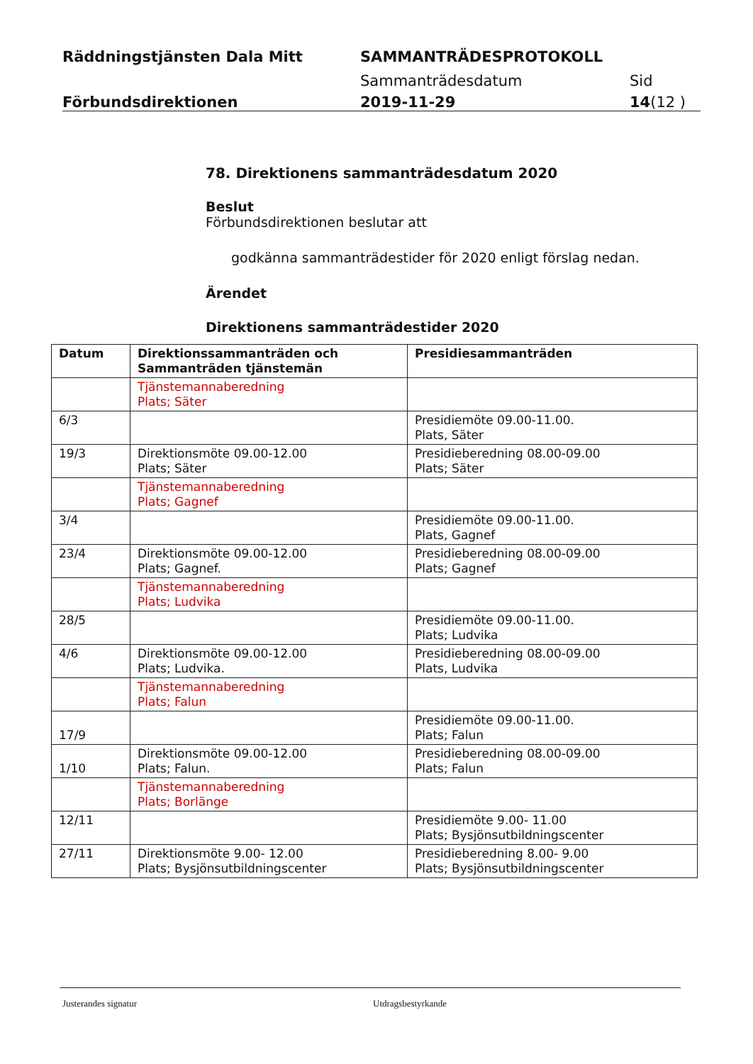Räddningstjänsten Dala Mitt SAMMANTRÄDESPROTOKOLL
Sammanträdesdatum Sid
Förbundsdirektionen 2019-11-29 14(12 )
78. Direktionens sammanträdesdatum 2020
Beslut
Förbundsdirektionen beslutar att
godkänna sammanträdestider för 2020 enligt förslag nedan.
Ärendet
Direktionens sammanträdestider 2020
| Datum | Direktionssammanträden och Sammanträden tjänstemän | Presidiesammanträden |
| --- | --- | --- |
| | Tjänstemannaberedning Plats; Säter | |
| 6/3 | | Presidiemöte 09.00-11.00. Plats, Säter |
| 19/3 | Direktionsmöte 09.00-12.00 Plats; Säter | Presidieberedning 08.00-09.00 Plats; Säter |
| | Tjänstemannaberedning Plats; Gagnef | |
| 3/4 | | Presidiemöte 09.00-11.00. Plats, Gagnef |
| 23/4 | Direktionsmöte 09.00-12.00 Plats; Gagnef. | Presidieberedning 08.00-09.00 Plats; Gagnef |
| | Tjänstemannaberedning Plats; Ludvika | |
| 28/5 | | Presidiemöte 09.00-11.00. Plats; Ludvika |
| 4/6 | Direktionsmöte 09.00-12.00 Plats; Ludvika. | Presidieberedning 08.00-09.00 Plats, Ludvika |
| | Tjänstemannaberedning Plats; Falun | |
| 17/9 | | Presidiemöte 09.00-11.00. Plats; Falun |
| 1/10 | Direktionsmöte 09.00-12.00 Plats; Falun. | Presidieberedning 08.00-09.00 Plats; Falun |
| | Tjänstemannaberedning Plats; Borlänge | |
| 12/11 | | Presidiemöte 9.00- 11.00 Plats; Bysjönsutbildningscenter |
| 27/11 | Direktionsmöte 9.00- 12.00 Plats; Bysjönsutbildningscenter | Presidieberedning 8.00- 9.00 Plats; Bysjönsutbildningscenter |
Justerandes signatur Utdragsbestyrkande